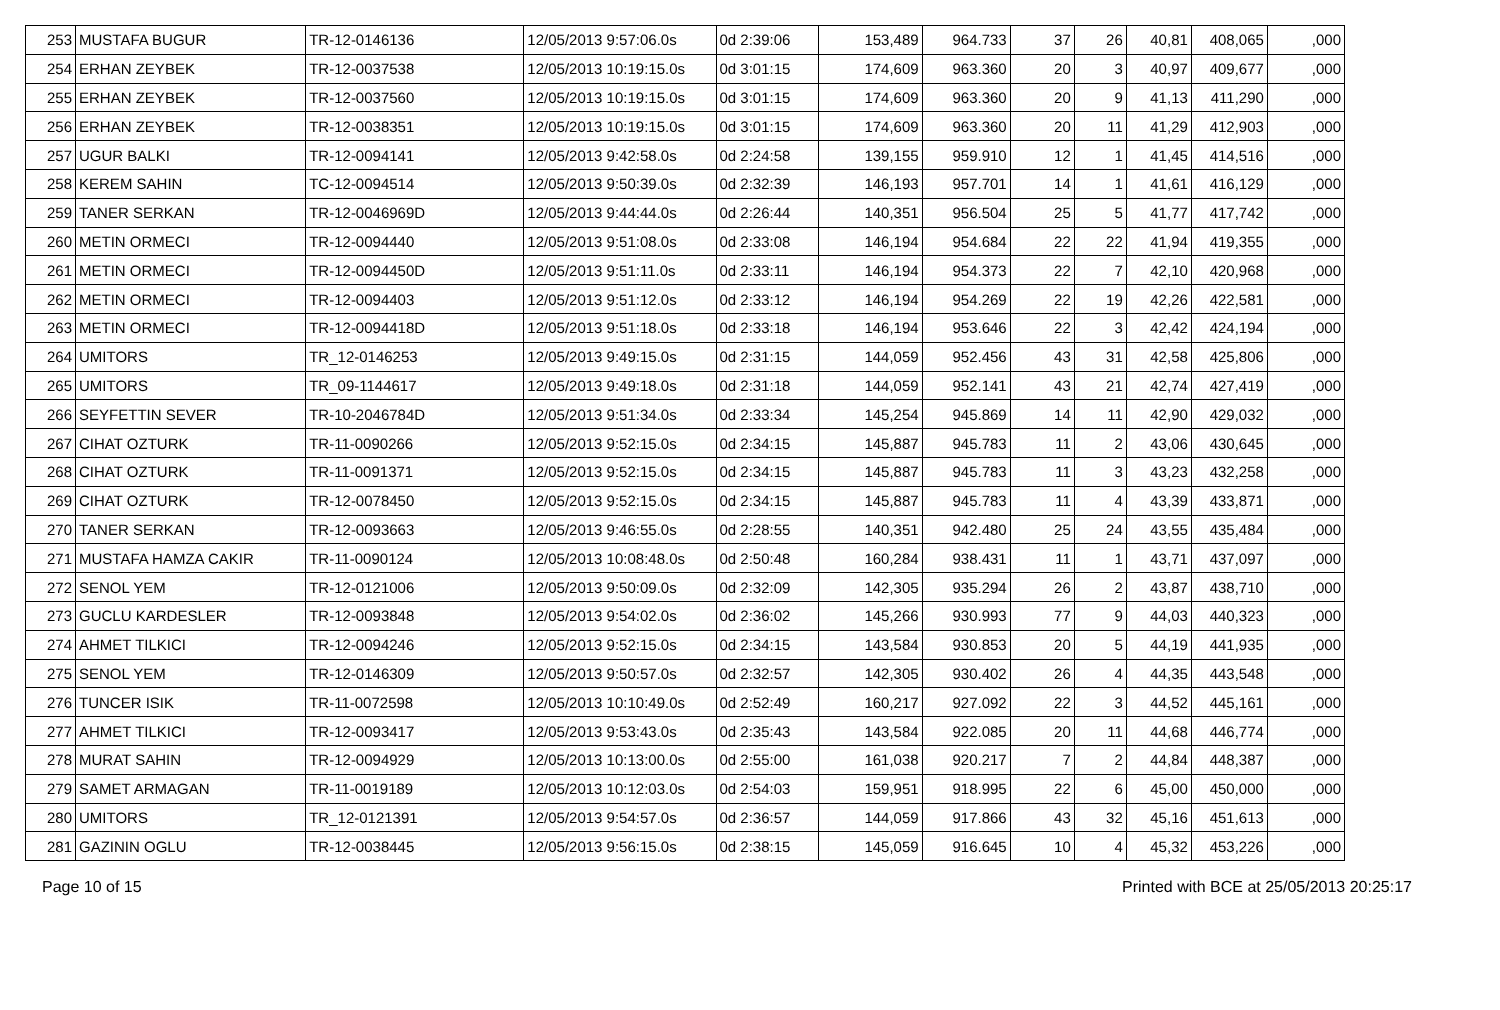| 253 | MUSTAFA BUGUR | TR-12-0146136 | 12/05/2013 9:57:06.0s | 0d 2:39:06 | 153,489 | 964.733 | 37 | 26 | 40,81 | 408,065 | ,000 |
| 254 | ERHAN ZEYBEK | TR-12-0037538 | 12/05/2013 10:19:15.0s | 0d 3:01:15 | 174,609 | 963.360 | 20 | 3 | 40,97 | 409,677 | ,000 |
| 255 | ERHAN ZEYBEK | TR-12-0037560 | 12/05/2013 10:19:15.0s | 0d 3:01:15 | 174,609 | 963.360 | 20 | 9 | 41,13 | 411,290 | ,000 |
| 256 | ERHAN ZEYBEK | TR-12-0038351 | 12/05/2013 10:19:15.0s | 0d 3:01:15 | 174,609 | 963.360 | 20 | 11 | 41,29 | 412,903 | ,000 |
| 257 | UGUR BALKI | TR-12-0094141 | 12/05/2013 9:42:58.0s | 0d 2:24:58 | 139,155 | 959.910 | 12 | 1 | 41,45 | 414,516 | ,000 |
| 258 | KEREM SAHIN | TC-12-0094514 | 12/05/2013 9:50:39.0s | 0d 2:32:39 | 146,193 | 957.701 | 14 | 1 | 41,61 | 416,129 | ,000 |
| 259 | TANER SERKAN | TR-12-0046969D | 12/05/2013 9:44:44.0s | 0d 2:26:44 | 140,351 | 956.504 | 25 | 5 | 41,77 | 417,742 | ,000 |
| 260 | METIN ORMECI | TR-12-0094440 | 12/05/2013 9:51:08.0s | 0d 2:33:08 | 146,194 | 954.684 | 22 | 22 | 41,94 | 419,355 | ,000 |
| 261 | METIN ORMECI | TR-12-0094450D | 12/05/2013 9:51:11.0s | 0d 2:33:11 | 146,194 | 954.373 | 22 | 7 | 42,10 | 420,968 | ,000 |
| 262 | METIN ORMECI | TR-12-0094403 | 12/05/2013 9:51:12.0s | 0d 2:33:12 | 146,194 | 954.269 | 22 | 19 | 42,26 | 422,581 | ,000 |
| 263 | METIN ORMECI | TR-12-0094418D | 12/05/2013 9:51:18.0s | 0d 2:33:18 | 146,194 | 953.646 | 22 | 3 | 42,42 | 424,194 | ,000 |
| 264 | UMITORS | TR_12-0146253 | 12/05/2013 9:49:15.0s | 0d 2:31:15 | 144,059 | 952.456 | 43 | 31 | 42,58 | 425,806 | ,000 |
| 265 | UMITORS | TR_09-1144617 | 12/05/2013 9:49:18.0s | 0d 2:31:18 | 144,059 | 952.141 | 43 | 21 | 42,74 | 427,419 | ,000 |
| 266 | SEYFETTIN SEVER | TR-10-2046784D | 12/05/2013 9:51:34.0s | 0d 2:33:34 | 145,254 | 945.869 | 14 | 11 | 42,90 | 429,032 | ,000 |
| 267 | CIHAT OZTURK | TR-11-0090266 | 12/05/2013 9:52:15.0s | 0d 2:34:15 | 145,887 | 945.783 | 11 | 2 | 43,06 | 430,645 | ,000 |
| 268 | CIHAT OZTURK | TR-11-0091371 | 12/05/2013 9:52:15.0s | 0d 2:34:15 | 145,887 | 945.783 | 11 | 3 | 43,23 | 432,258 | ,000 |
| 269 | CIHAT OZTURK | TR-12-0078450 | 12/05/2013 9:52:15.0s | 0d 2:34:15 | 145,887 | 945.783 | 11 | 4 | 43,39 | 433,871 | ,000 |
| 270 | TANER SERKAN | TR-12-0093663 | 12/05/2013 9:46:55.0s | 0d 2:28:55 | 140,351 | 942.480 | 25 | 24 | 43,55 | 435,484 | ,000 |
| 271 | MUSTAFA HAMZA CAKIR | TR-11-0090124 | 12/05/2013 10:08:48.0s | 0d 2:50:48 | 160,284 | 938.431 | 11 | 1 | 43,71 | 437,097 | ,000 |
| 272 | SENOL YEM | TR-12-0121006 | 12/05/2013 9:50:09.0s | 0d 2:32:09 | 142,305 | 935.294 | 26 | 2 | 43,87 | 438,710 | ,000 |
| 273 | GUCLU KARDESLER | TR-12-0093848 | 12/05/2013 9:54:02.0s | 0d 2:36:02 | 145,266 | 930.993 | 77 | 9 | 44,03 | 440,323 | ,000 |
| 274 | AHMET TILKICI | TR-12-0094246 | 12/05/2013 9:52:15.0s | 0d 2:34:15 | 143,584 | 930.853 | 20 | 5 | 44,19 | 441,935 | ,000 |
| 275 | SENOL YEM | TR-12-0146309 | 12/05/2013 9:50:57.0s | 0d 2:32:57 | 142,305 | 930.402 | 26 | 4 | 44,35 | 443,548 | ,000 |
| 276 | TUNCER ISIK | TR-11-0072598 | 12/05/2013 10:10:49.0s | 0d 2:52:49 | 160,217 | 927.092 | 22 | 3 | 44,52 | 445,161 | ,000 |
| 277 | AHMET TILKICI | TR-12-0093417 | 12/05/2013 9:53:43.0s | 0d 2:35:43 | 143,584 | 922.085 | 20 | 11 | 44,68 | 446,774 | ,000 |
| 278 | MURAT SAHIN | TR-12-0094929 | 12/05/2013 10:13:00.0s | 0d 2:55:00 | 161,038 | 920.217 | 7 | 2 | 44,84 | 448,387 | ,000 |
| 279 | SAMET ARMAGAN | TR-11-0019189 | 12/05/2013 10:12:03.0s | 0d 2:54:03 | 159,951 | 918.995 | 22 | 6 | 45,00 | 450,000 | ,000 |
| 280 | UMITORS | TR_12-0121391 | 12/05/2013 9:54:57.0s | 0d 2:36:57 | 144,059 | 917.866 | 43 | 32 | 45,16 | 451,613 | ,000 |
| 281 | GAZININ OGLU | TR-12-0038445 | 12/05/2013 9:56:15.0s | 0d 2:38:15 | 145,059 | 916.645 | 10 | 4 | 45,32 | 453,226 | ,000 |
Page 10 of 15 Printed with BCE at 25/05/2013 20:25:17